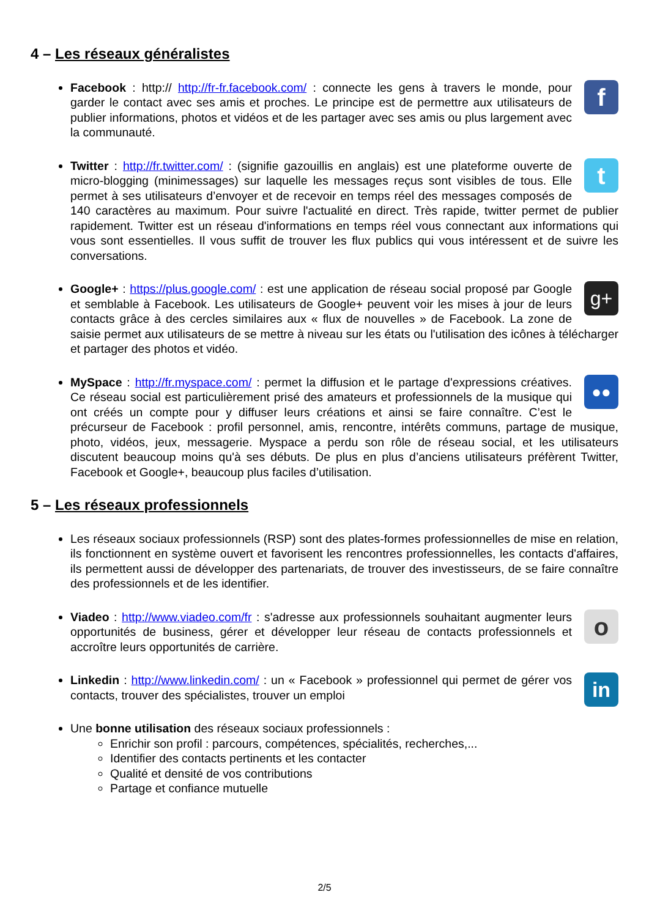4 – Les réseaux généralistes
fFacebook : http:// http://fr-fr.facebook.com/ : connecte les gens à travers le monde, pour garder le contact avec ses amis et proches. Le principe est de permettre aux utilisateurs de publier informations, photos et vidéos et de les partager avec ses amis ou plus largement avec la communauté.
tTwitter : http://fr.twitter.com/ : (signifie gazouillis en anglais) est une plateforme ouverte de micro-blogging (minimessages) sur laquelle les messages reçus sont visibles de tous. Elle permet à ses utilisateurs d’envoyer et de recevoir en temps réel des messages composés de 140 caractères au maximum. Pour suivre l'actualité en direct. Très rapide, twitter permet de publier rapidement. Twitter est un réseau d'informations en temps réel vous connectant aux informations qui vous sont essentielles. Il vous suffit de trouver les flux publics qui vous intéressent et de suivre les conversations.
g+ Google+ : https://plus.google.com/ : est une application de réseau social proposé par Google et semblable à Facebook. Les utilisateurs de Google+ peuvent voir les mises à jour de leurs contacts grâce à des cercles similaires aux « flux de nouvelles » de Facebook. La zone de saisie permet aux utilisateurs de se mettre à niveau sur les états ou l'utilisation des icônes à télécharger et partager des photos et vidéo.
●● MySpace : http://fr.myspace.com/ : permet la diffusion et le partage d'expressions créatives. Ce réseau social est particulièrement prisé des amateurs et professionnels de la musique qui ont créés un compte pour y diffuser leurs créations et ainsi se faire connaître. C’est le précurseur de Facebook : profil personnel, amis, rencontre, intérêts communs, partage de musique, photo, vidéos, jeux, messagerie. Myspace a perdu son rôle de réseau social, et les utilisateurs discutent beaucoup moins qu'à ses débuts. De plus en plus d’anciens utilisateurs préfèrent Twitter, Facebook et Google+, beaucoup plus faciles d’utilisation.
5 – Les réseaux professionnels
Les réseaux sociaux professionnels (RSP) sont des plates-formes professionnelles de mise en relation, ils fonctionnent en système ouvert et favorisent les rencontres professionnelles, les contacts d'affaires, ils permettent aussi de développer des partenariats, de trouver des investisseurs, de se faire connaître des professionnels et de les identifier.
oViadeo : http://www.viadeo.com/fr : s'adresse aux professionnels souhaitant augmenter leurs opportunités de business, gérer et développer leur réseau de contacts professionnels et accroître leurs opportunités de carrière.
in Linkedin : http://www.linkedin.com/ : un « Facebook » professionnel qui permet de gérer vos contacts, trouver des spécialistes, trouver un emploi
Une bonne utilisation des réseaux sociaux professionnels :
Enrichir son profil : parcours, compétences, spécialités, recherches,...
Identifier des contacts pertinents et les contacter
Qualité et densité de vos contributions
Partage et confiance mutuelle
2/5